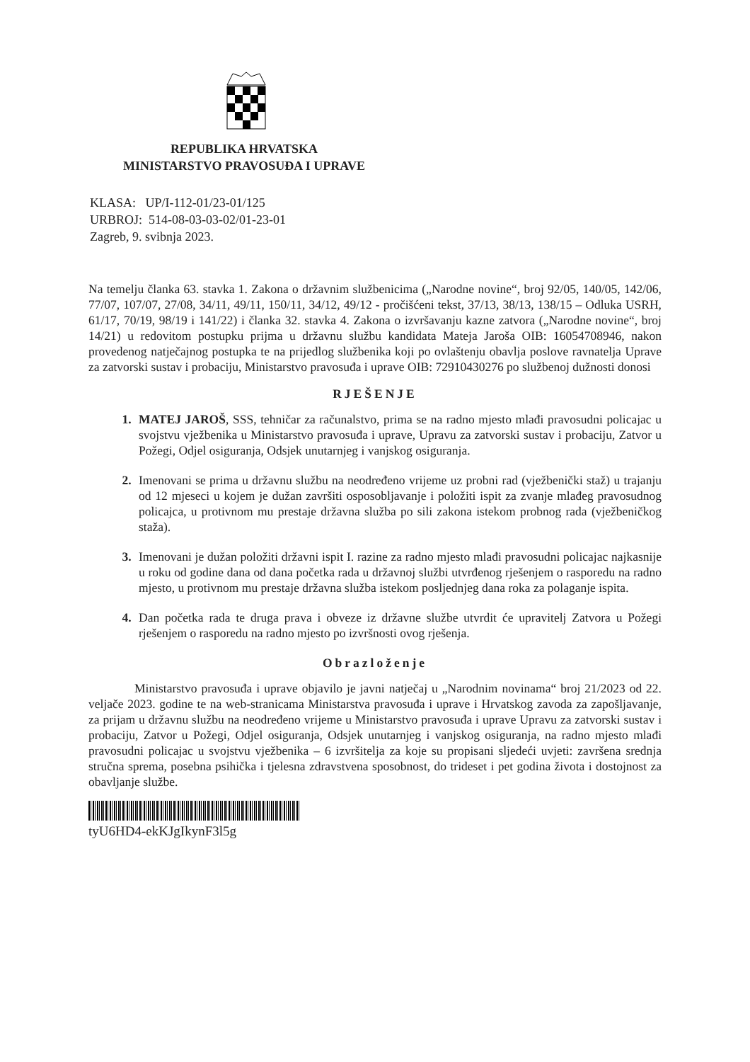REPUBLIKA HRVATSKA
MINISTARSTVO PRAVOSUĐA I UPRAVE
KLASA: UP/I-112-01/23-01/125
URBROJ: 514-08-03-03-02/01-23-01
Zagreb, 9. svibnja 2023.
Na temelju članka 63. stavka 1. Zakona o državnim službenicima („Narodne novine“, broj 92/05, 140/05, 142/06, 77/07, 107/07, 27/08, 34/11, 49/11, 150/11, 34/12, 49/12 - pročišćeni tekst, 37/13, 38/13, 138/15 – Odluka USRH, 61/17, 70/19, 98/19 i 141/22) i članka 32. stavka 4. Zakona o izvršavanju kazne zatvora („Narodne novine“, broj 14/21) u redovitom postupku prijma u državnu službu kandidata Mateja Jaroša OIB: 16054708946, nakon provedenog natječajnog postupka te na prijedlog službenika koji po ovlaštenju obavlja poslove ravnatelja Uprave za zatvorski sustav i probaciju, Ministarstvo pravosuđa i uprave OIB: 72910430276 po službenoj dužnosti donosi
RJEŠENJE
MATEJ JAROŠ, SSS, tehničar za računalstvo, prima se na radno mjesto mlađi pravosudni policajac u svojstvu vježbenika u Ministarstvo pravosuđa i uprave, Upravu za zatvorski sustav i probaciju, Zatvor u Požegi, Odjel osiguranja, Odsjek unutarnjeg i vanjskog osiguranja.
Imenovani se prima u državnu službu na neodređeno vrijeme uz probni rad (vježbenički staž) u trajanju od 12 mjeseci u kojem je dužan završiti osposobljavanje i položiti ispit za zvanje mlađeg pravosudnog policajca, u protivnom mu prestaje državna služba po sili zakona istekom probnog rada (vježbeničkog staža).
Imenovani je dužan položiti državni ispit I. razine za radno mjesto mlađi pravosudni policajac najkasnije u roku od godine dana od dana početka rada u državnoj službi utvrđenog rješenjem o rasporedu na radno mjesto, u protivnom mu prestaje državna služba istekom posljednjeg dana roka za polaganje ispita.
Dan početka rada te druga prava i obveze iz državne službe utvrdit će upravitelj Zatvora u Požegi rješenjem o rasporedu na radno mjesto po izvršnosti ovog rješenja.
Obrazloženje
Ministarstvo pravosuđa i uprave objavilo je javni natječaj u „Narodnim novinama“ broj 21/2023 od 22. veljače 2023. godine te na web-stranicama Ministarstva pravosuđa i uprave i Hrvatskog zavoda za zapošljavanje, za prijam u državnu službu na neodređeno vrijeme u Ministarstvo pravosuđa i uprave Upravu za zatvorski sustav i probaciju, Zatvor u Požegi, Odjel osiguranja, Odsjek unutarnjeg i vanjskog osiguranja, na radno mjesto mlađi pravosudni policajac u svojstvu vježbenika – 6 izvršitelja za koje su propisani sljedeći uvjeti: završena srednja stručna sprema, posebna psihička i tjelesna zdravstvena sposobnost, do trideset i pet godina života i dostojnost za obavljanje službe.
tyU6HD4-ekKJgIkynF3l5g